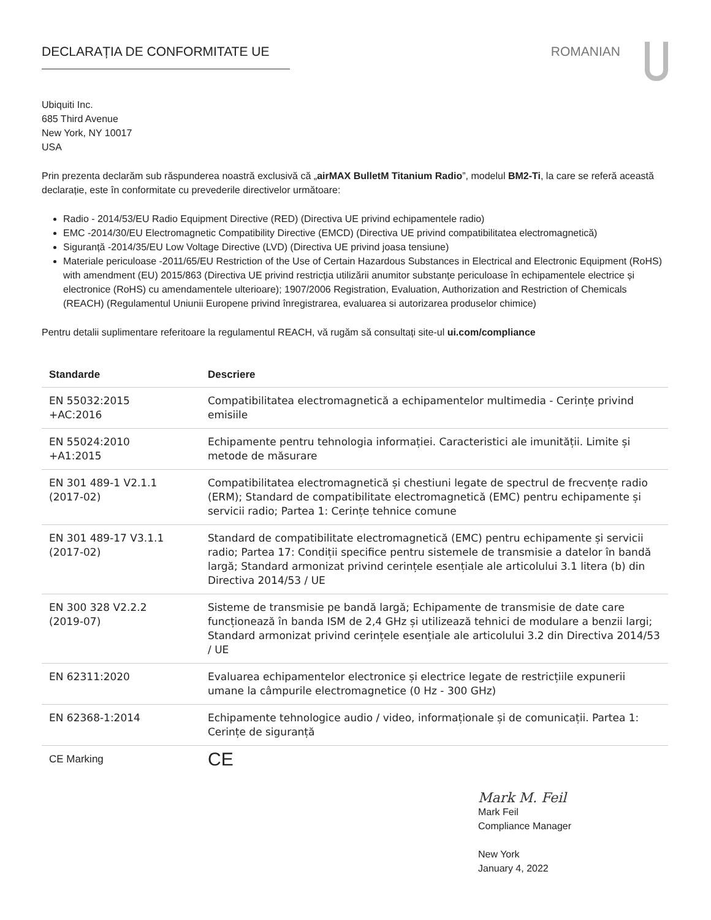DECLARAȚIA DE CONFORMITATE UE ROMANIAN
Ubiquiti Inc.
685 Third Avenue
New York, NY 10017
USA
Prin prezenta declarăm sub răspunderea noastră exclusivă că „airMAX BulletM Titanium Radio”, modelul BM2-Ti, la care se referă această declarație, este în conformitate cu prevederile directivelor următoare:
Radio - 2014/53/EU Radio Equipment Directive (RED) (Directiva UE privind echipamentele radio)
EMC -2014/30/EU Electromagnetic Compatibility Directive (EMCD) (Directiva UE privind compatibilitatea electromagnetică)
Siguranță -2014/35/EU Low Voltage Directive (LVD) (Directiva UE privind joasa tensiune)
Materiale periculoase -2011/65/EU Restriction of the Use of Certain Hazardous Substances in Electrical and Electronic Equipment (RoHS) with amendment (EU) 2015/863 (Directiva UE privind restricția utilizării anumitor substanțe periculoase în echipamentele electrice și electronice (RoHS) cu amendamentele ulterioare); 1907/2006 Registration, Evaluation, Authorization and Restriction of Chemicals (REACH) (Regulamentul Uniunii Europene privind înregistrarea, evaluarea si autorizarea produselor chimice)
Pentru detalii suplimentare referitoare la regulamentul REACH, vă rugăm să consultați site-ul ui.com/compliance
| Standarde | Descriere |
| --- | --- |
| EN 55032:2015 +AC:2016 | Compatibilitatea electromagnetică a echipamentelor multimedia - Cerințe privind emisiile |
| EN 55024:2010 +A1:2015 | Echipamente pentru tehnologia informației. Caracteristici ale imunității. Limite și metode de măsurare |
| EN 301 489-1 V2.1.1 (2017-02) | Compatibilitatea electromagnetică și chestiuni legate de spectrul de frecvențe radio (ERM); Standard de compatibilitate electromagnetică (EMC) pentru echipamente și servicii radio; Partea 1: Cerințe tehnice comune |
| EN 301 489-17 V3.1.1 (2017-02) | Standard de compatibilitate electromagnetică (EMC) pentru echipamente și servicii radio; Partea 17: Condiții specifice pentru sistemele de transmisie a datelor în bandă largă; Standard armonizat privind cerințele esențiale ale articolului 3.1 litera (b) din Directiva 2014/53 / UE |
| EN 300 328 V2.2.2 (2019-07) | Sisteme de transmisie pe bandă largă; Echipamente de transmisie de date care funcționează în banda ISM de 2,4 GHz și utilizează tehnici de modulare a benzii largi; Standard armonizat privind cerințele esențiale ale articolului 3.2 din Directiva 2014/53 / UE |
| EN 62311:2020 | Evaluarea echipamentelor electronice și electrice legate de restricțiile expunerii umane la câmpurile electromagnetice (0 Hz - 300 GHz) |
| EN 62368-1:2014 | Echipamente tehnologice audio / video, informaționale și de comunicații. Partea 1: Cerințe de siguranță |
| CE Marking | CE |
Mark M. Feil
Mark Feil
Compliance Manager
New York
January 4, 2022